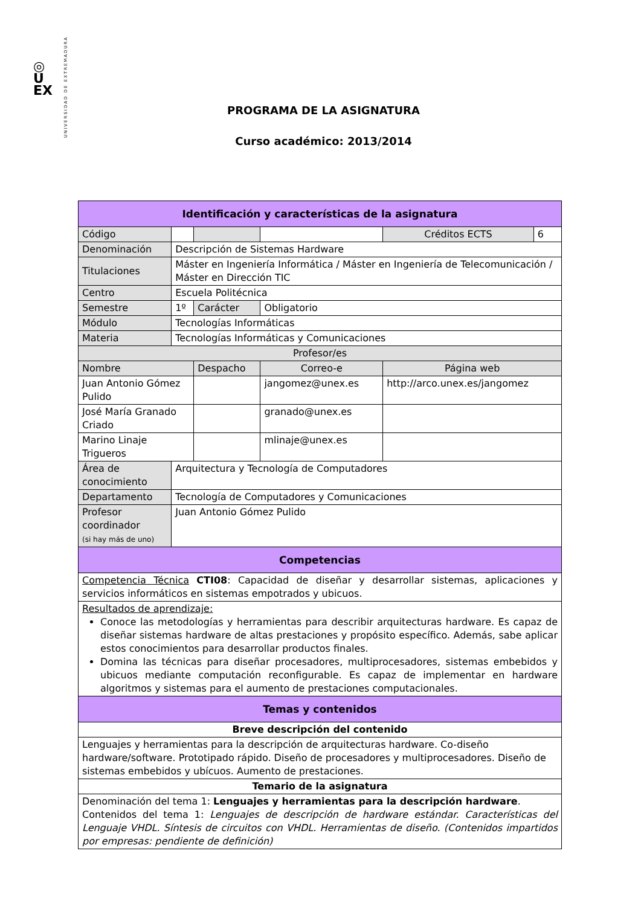◎
U
EX
UNIVERSIDAD DE EXTREMADURA
PROGRAMA DE LA ASIGNATURA
Curso académico: 2013/2014
| Identificación y características de la asignatura | | | | | | |
| Código | | | | | Créditos ECTS | 6 |
| Denominación | Descripción de Sistemas Hardware | | | | | |
| Titulaciones | Máster en Ingeniería Informática / Máster en Ingeniería de Telecomunicación / Máster en Dirección TIC | | | | | |
| Centro | Escuela Politécnica | | | | | |
| Semestre | 1º | Carácter | | Obligatorio | | |
| Módulo | Tecnologías Informáticas | | | | | |
| Materia | Tecnologías Informáticas y Comunicaciones | | | | | |
| Profesor/es | | | | | | |
| Nombre | | Despacho | Correo-e | | Página web | |
| Juan Antonio Gómez Pulido | | | jangomez@unex.es | | http://arco.unex.es/jangomez | |
| José María Granado Criado | | | granado@unex.es | | | |
| Marino Linaje Trigueros | | | mlinaje@unex.es | | | |
| Área de conocimiento | Arquitectura y Tecnología de Computadores | | | | | |
| Departamento | Tecnología de Computadores y Comunicaciones | | | | | |
| Profesor coordinador (si hay más de uno) | Juan Antonio Gómez Pulido | | | | | |
| Competencias | | | | | | |
| Competencia Técnica CTI08 : Capacidad de diseñar y desarrollar sistemas, aplicaciones y servicios informáticos en sistemas empotrados y ubicuos. | | | | | | |
| Resultados de aprendizaje: Conoce las metodologías y herramientas para describir arquitecturas hardware. Es capaz de diseñar sistemas hardware de altas prestaciones y propósito específico. Además, sabe aplicar estos conocimientos para desarrollar productos finales. Domina las técnicas para diseñar procesadores, multiprocesadores, sistemas embebidos y ubicuos mediante computación reconfigurable. Es capaz de implementar en hardware algoritmos y sistemas para el aumento de prestaciones computacionales. | | | | | | |
| Temas y contenidos | | | | | | |
| Breve descripción del contenido | | | | | | |
| Lenguajes y herramientas para la descripción de arquitecturas hardware. Co-diseño hardware/software. Prototipado rápido. Diseño de procesadores y multiprocesadores. Diseño de sistemas embebidos y ubícuos. Aumento de prestaciones. | | | | | | |
| Temario de la asignatura | | | | | | |
| Denominación del tema 1: Lenguajes y herramientas para la descripción hardware . Contenidos del tema 1: Lenguajes de descripción de hardware estándar. Características del Lenguaje VHDL. Síntesis de circuitos con VHDL. Herramientas de diseño. (Contenidos impartidos por empresas: pendiente de definición) | | | | | | |